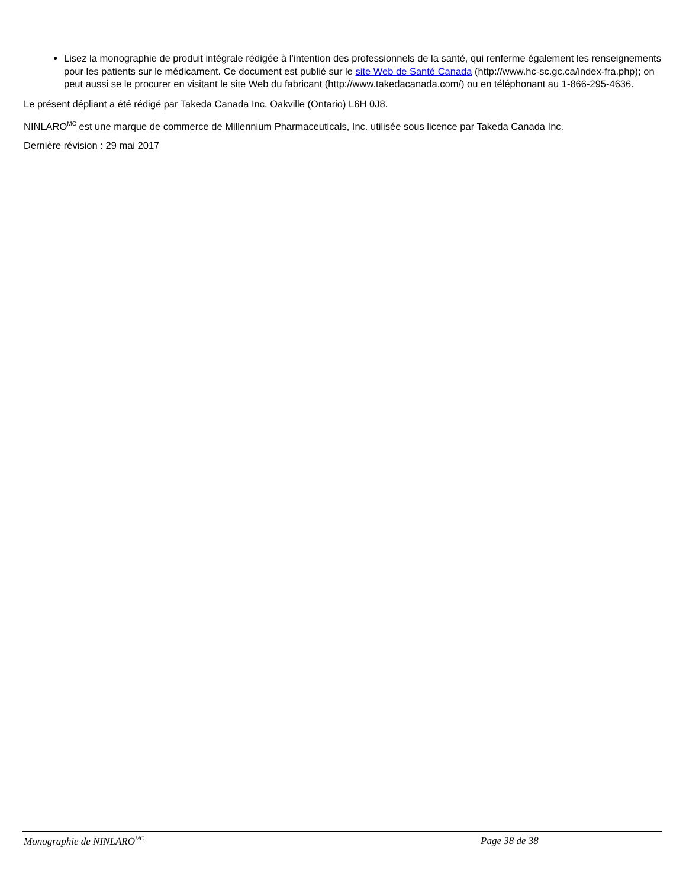Lisez la monographie de produit intégrale rédigée à l’intention des professionnels de la santé, qui renferme également les renseignements pour les patients sur le médicament. Ce document est publié sur le site Web de Santé Canada (http://www.hc-sc.gc.ca/index-fra.php); on peut aussi se le procurer en visitant le site Web du fabricant (http://www.takedacanada.com/) ou en téléphonant au 1-866-295-4636.
Le présent dépliant a été rédigé par Takeda Canada Inc, Oakville (Ontario) L6H 0J8.
NINLARO<sup>MC</sup> est une marque de commerce de Millennium Pharmaceuticals, Inc. utilisée sous licence par Takeda Canada Inc.
Dernière révision : 29 mai 2017
Monographie de NINLARO<sup>MC</sup> Page 38 de 38